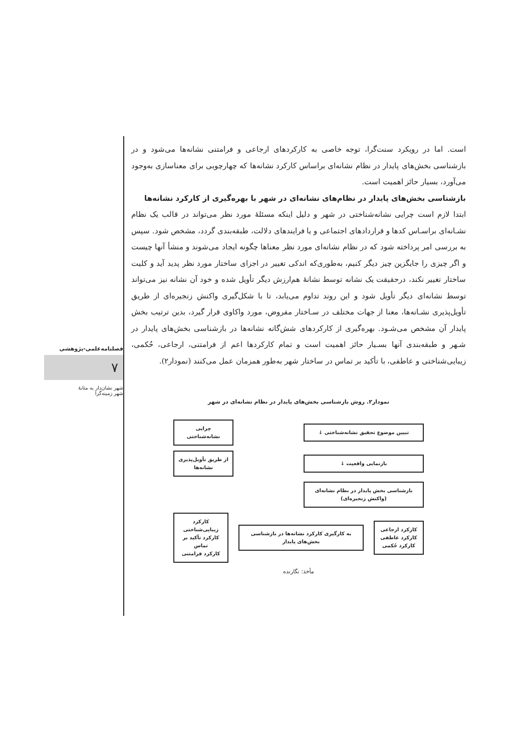فصلنامه‌علمی-پژوهشی
۷
شهر نشان‌دار به مثابهٔ
شهر زمینه‌گرا
است. اما در رویکرد سنت‌گرا، توجه خاصی به کارکردهای ارجاعی و فرامتنی نشانه‌ها می‌شود و در بازشناسی بخش‌های پایدار در نظام نشانه‌ای براساس کارکرد نشانه‌ها که چهارچوبی برای معناسازی به‌وجود می‌آورد، بسیار حائز اهمیت است.
بازشناسی بخش‌های پایدار در نظام‌های نشانه‌ای در شهر با بهره‌گیری از کارکرد نشانه‌ها
ابتدا لازم است چرایی نشانه‌شناختی در شهر و دلیل اینکه مسئلهٔ مورد نظر می‌تواند در قالب یک نظام نشـانه‌ای براسـاس کدها و قراردادهای اجتماعی و یا فرایندهای دلالت، طبقه‌بندی گردد، مشخص شود. سپس به بررسی امر پرداخته شود که در نظام نشانه‌ای مورد نظر معناها چگونه ایجاد می‌شوند و منشأ آنها چیست و اگر چیزی را جایگزین چیز دیگر کنیم، به‌طوری‌که اندکی تغییر در اجزای ساختار مورد نظر پدید آید و کلیت ساختار تغییر نکند، درحقیقت یک نشانه توسط نشانهٔ هم‌ارزش دیگر تأویل شده و خود آن نشانه نیز می‌تواند توسط نشانه‌ای دیگر تأویل شود و این روند تداوم می‌یابد، تا با شکل‌گیری واکنش زنجیره‌ای از طریق تأویل‌پذیری نشـانه‌ها، معنا از جهات مختلف در سـاختار مفروض، مورد واکاوی قرار گیرد، بدین ترتیب بخش پایدار آن مشخص می‌شـود. بهره‌گیری از کارکردهای شش‌گانه نشانه‌ها در بازشناسی بخش‌های پایدار در شـهر و طبقه‌بندی آنها بسـیار حائز اهمیت است و تمام کارکردها اعم از فرامتنی، ارجاعی، حُکمی، زیبایی‌شناختی و عاطفی، با تأکید بر تماس در ساختار شهر به‌طور همزمان عمل می‌کنند (نمودار۲).
نمودار۲. روش بازشناسی بخش‌های پایدار در نظام نشانه‌ای در شهر
تبیین موضوع تحقیق نشانه‌شناختی ↓
چرایی نشانه‌شناختی
بازنمایی واقعیت ↓
از طریق تأویل‌پذیری نشانه‌ها
بازشناسی بخش پایدار در نظام نشانه‌ای
(واکنش زنجیره‌ای)
کارکرد ارجاعی
کارکرد عاطفی
کارکرد حُکمی
به کارگیری کارکرد نشانه‌ها در بازشناسی بخش‌های پایدار
کارکرد زیبایی‌شناختی
کارکرد تأکید بر تماس
کارکرد فرامتنی
مأخذ: نگارنده